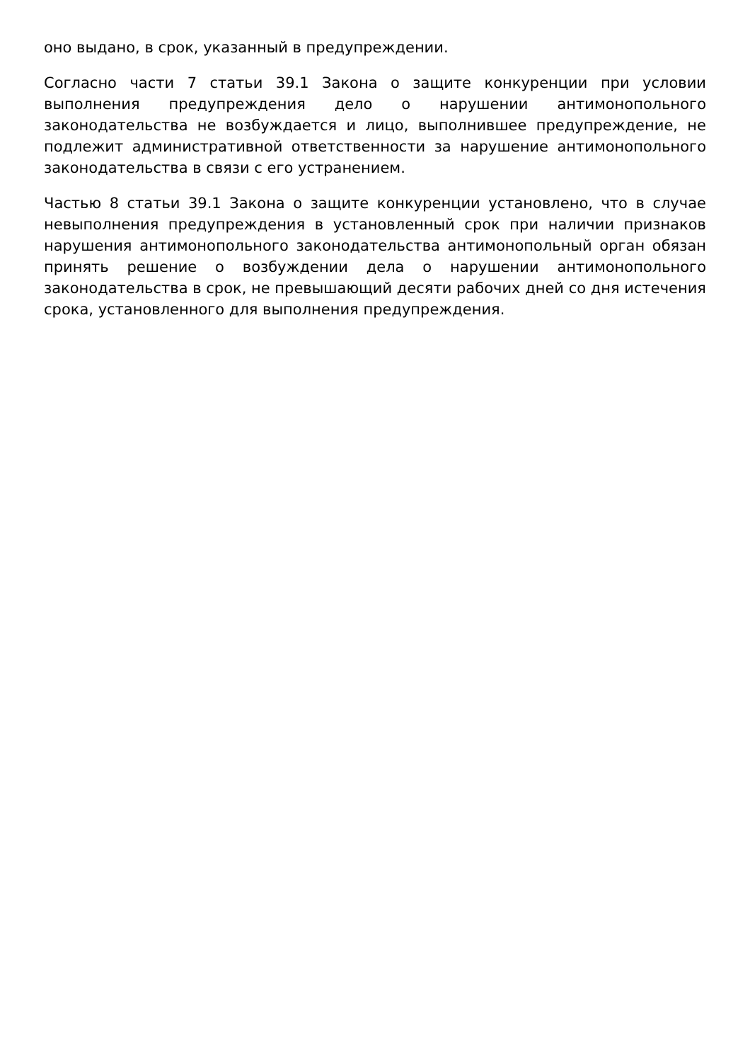оно выдано, в срок, указанный в предупреждении.
Согласно части 7 статьи 39.1 Закона о защите конкуренции при условии выполнения предупреждения дело о нарушении антимонопольного законодательства не возбуждается и лицо, выполнившее предупреждение, не подлежит административной ответственности за нарушение антимонопольного законодательства в связи с его устранением.
Частью 8 статьи 39.1 Закона о защите конкуренции установлено, что в случае невыполнения предупреждения в установленный срок при наличии признаков нарушения антимонопольного законодательства антимонопольный орган обязан принять решение о возбуждении дела о нарушении антимонопольного законодательства в срок, не превышающий десяти рабочих дней со дня истечения срока, установленного для выполнения предупреждения.